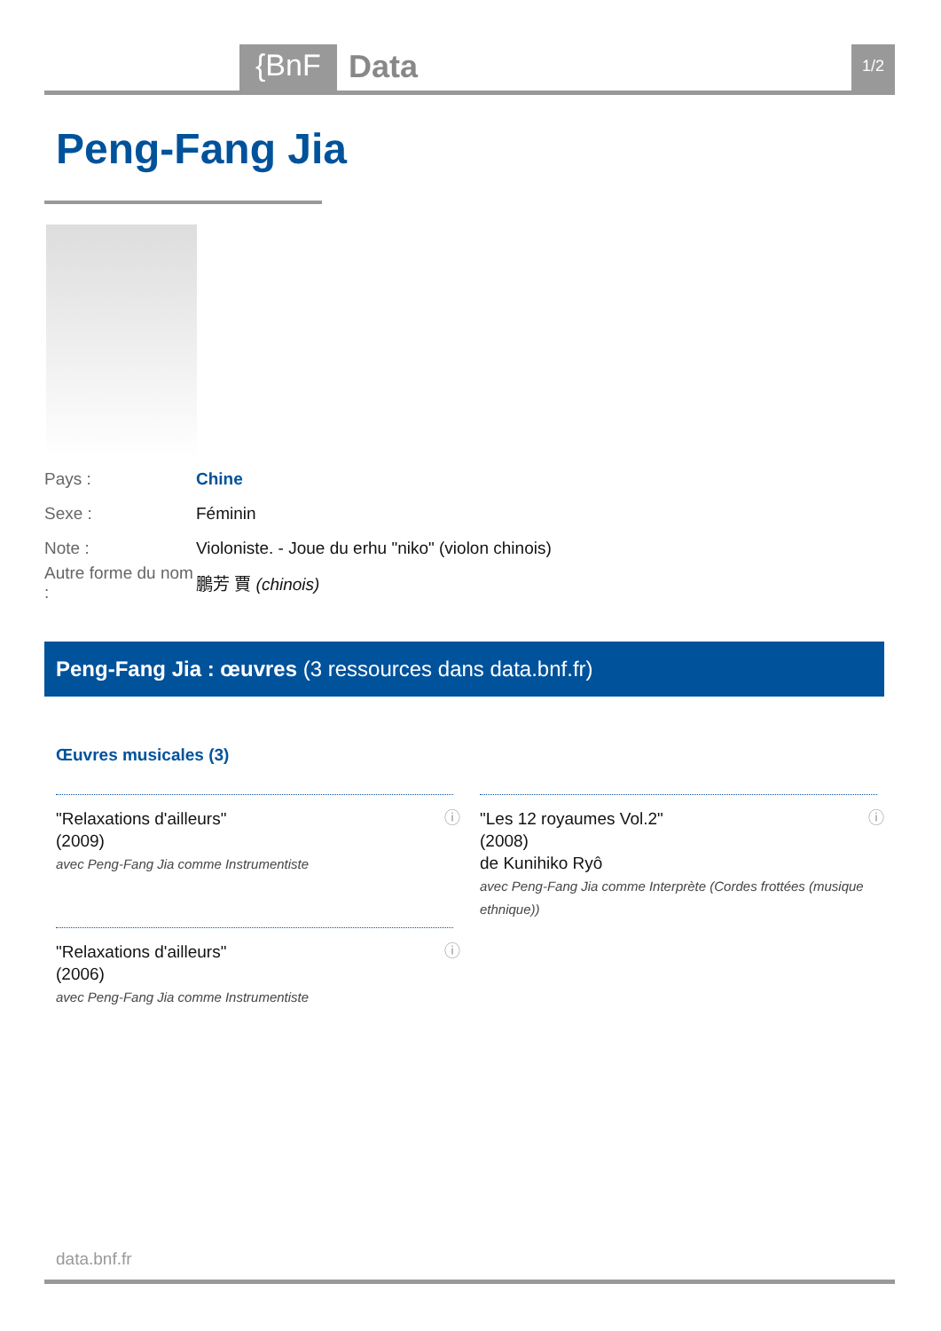{BnF Data 1/2
Peng-Fang Jia
Pays : Chine
Sexe : Féminin
Note : Violoniste. - Joue du erhu "niko" (violon chinois)
Autre forme du nom : 鵬芳 賈 (chinois)
Peng-Fang Jia : œuvres (3 ressources dans data.bnf.fr)
Œuvres musicales (3)
"Relaxations d'ailleurs"
(2009)
avec Peng-Fang Jia comme Instrumentiste
ⓘ
"Les 12 royaumes Vol.2"
(2008)
de Kunihiko Ryô
avec Peng-Fang Jia comme Interprète (Cordes frottées (musique ethnique))
ⓘ
"Relaxations d'ailleurs"
(2006)
avec Peng-Fang Jia comme Instrumentiste
ⓘ
data.bnf.fr